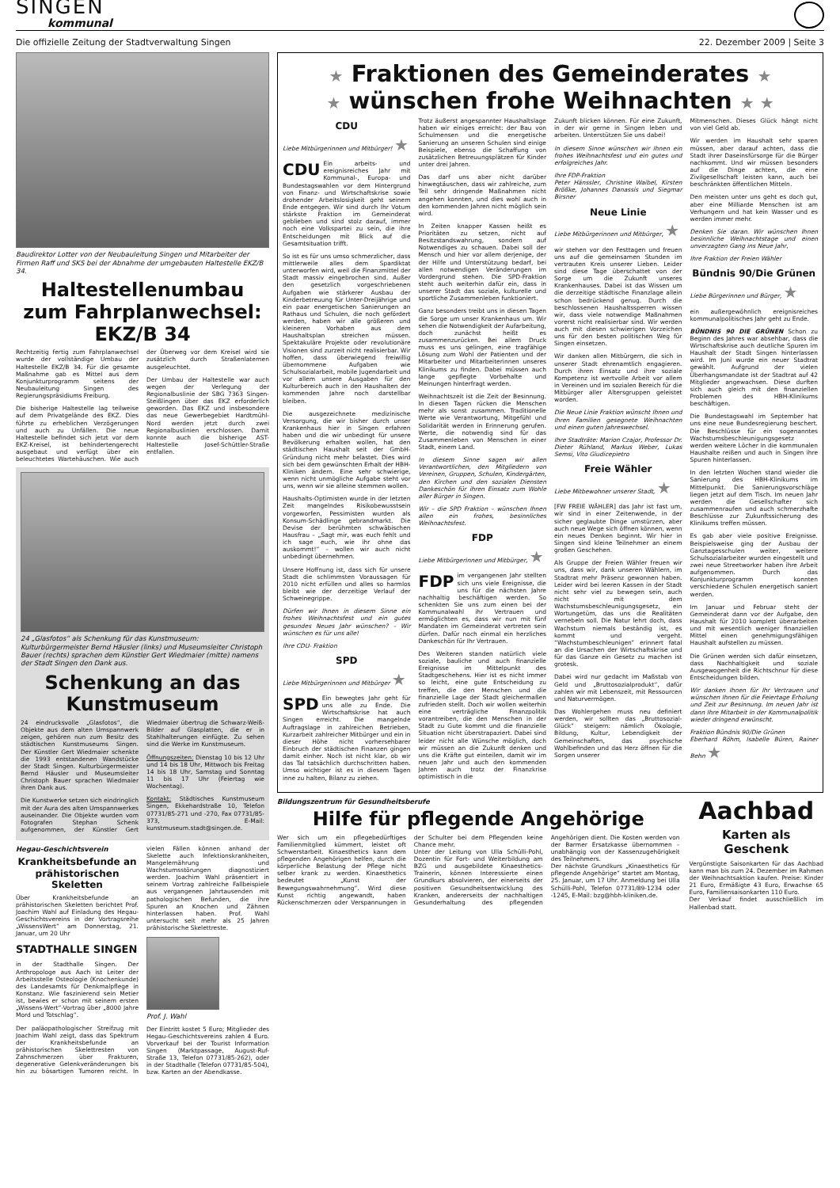SINGEN
kommunal
Die offizielle Zeitung der Stadtverwaltung Singen 22. Dezember 2009 | Seite 3
Baudirektor Lotter von der Neubauleitung Singen und Mitarbeiter der Firmen Raff und SKS bei der Abnahme der umgebauten Haltestelle EKZ/B 34.
Haltestellenumbau zum Fahrplanwechsel: EKZ/B 34
Rechtzeitig fertig zum Fahrplanwechsel wurde der vollständige Umbau der Haltestelle EKZ/B 34. Für die gesamte Maßnahme gab es Mittel aus dem Konjunkturprogramm seitens der Neubauleitung Singen des Regierungspräsidiums Freiburg.
Die bisherige Haltestelle lag teilweise auf dem Privatgelände des EKZ. Dies führte zu erheblichen Verzögerungen und auch zu Unfällen. Die neue Haltestelle befindet sich jetzt vor dem EKZ-Kreisel, ist behindertengerecht ausgebaut und verfügt über ein beleuchtetes Wartehäuschen. Wie auch der Überweg vor dem Kreisel wird sie zusätzlich durch Straßenlaternen ausgeleuchtet.
Der Umbau der Haltestelle war auch wegen der Verlegung der Regionalbuslinie der SBG 7363 Singen-Steißlingen über das EKZ erforderlich geworden. Das EKZ und insbesondere das neue Gewerbegebiet Hardtmühl-Nord werden jetzt durch zwei Regionalbuslinien erschlossen. Damit konnte auch die bisherige AST-Haltestelle Josef-Schüttler-Straße entfallen.
24 „Glasfotos“ als Schenkung für das Kunstmuseum: Kulturbürgermeister Bernd Häusler (links) und Museumsleiter Christoph Bauer (rechts) sprachen dem Künstler Gert Wiedmaier (mitte) namens der Stadt Singen den Dank aus.
Schenkung an das Kunstmuseum
24 eindrucksvolle „Glasfotos“, die Objekte aus dem alten Umspannwerk zeigen, gehören nun zum Besitz des städtischen Kunstmuseums Singen. Der Künstler Gert Wiedmaier schenkte die 1993 entstandenen Wandstücke der Stadt Singen. Kulturbürgermeister Bernd Häusler und Museumsleiter Christoph Bauer sprachen Wiedmaier ihren Dank aus.
Die Kunstwerke setzen sich eindringlich mit der Aura des alten Umspannwerkes auseinander. Die Objekte wurden vom Fotografen Stephan Schenk aufgenommen, der Künstler Gert Wiedmaier übertrug die Schwarz-Weiß-Bilder auf Glasplatten, die er in Stahlhalterungen einfügte. Zu sehen sind die Werke im Kunstmuseum.
Öffnungszeiten: Dienstag 10 bis 12 Uhr und 14 bis 18 Uhr, Mittwoch bis Freitag 14 bis 18 Uhr, Samstag und Sonntag 11 bis 17 Uhr (Feiertag wie Wochentag).
Kontakt: Städtisches Kunstmuseum Singen, Ekkehardstraße 10, Telefon 07731/85-271 und -270, Fax 07731/85-373, E-Mail: kunstmuseum.stadt@singen.de.
Hegau-Geschichtsverein
Krankheitsbefunde an prähistorischen Skeletten
Über Krankheitsbefunde an prähistorischen Skeletten berichtet Prof. Joachim Wahl auf Einladung des Hegau-Geschichtsvereins in der Vortragsreihe „WissensWert“ am Donnerstag, 21. Januar, um 20 Uhr
STADTHALLE SINGEN
in der Stadthalle Singen. Der Anthropologe aus Aach ist Leiter der Arbeitsstelle Osteologie (Knochenkunde) des Landesamts für Denkmalpflege in Konstanz. Wie faszinierend sein Metier ist, bewies er schon mit seinem ersten „Wissens-Wert“-Vortrag über „8000 Jahre Mord und Totschlag“.
Der paläopathologischer Streifzug mit Joachim Wahl zeigt, dass das Spektrum der Krankheitsbefunde an prähistorischen Skelettresten von Zahnschmerzen über Frakturen, degenerative Gelenkveränderungen bis hin zu bösartigen Tumoren reicht. In vielen Fällen können anhand der Skelette auch Infektionskrankheiten, Mangelernährung und Wachstumsstörungen diagnostiziert werden. Joachim Wahl präsentiert in seinem Vortrag zahlreiche Fallbeispiele aus vergangenen Jahrtausenden mit pathologischen Befunden, die ihre Spuren an Knochen und Zähnen hinterlassen haben. Prof. Wahl untersucht seit mehr als 25 Jahren prähistorische Skelettreste.
Prof. J. Wahl
Der Eintritt kostet 5 Euro; Mitglieder des Hegau-Geschichtsvereins zahlen 4 Euro. Vorverkauf bei der Tourist Information Singen (Marktpassage, August-Ruf-Straße 13, Telefon 07731/85-262), oder in der Stadthalle (Telefon 07731/85-504), bzw. Karten an der Abendkasse.
★ Fraktionen des Gemeinderates ★
★ wünschen frohe Weihnachten ★ ★
CDU
Liebe Mitbürgerinnen und Mitbürger! ★
CDU Ein arbeits- und ereignisreiches Jahr mit Kommunal-, Europa- und Bundestagswahlen vor dem Hintergrund von Finanz- und Wirtschaftskrise sowie drohender Arbeitslosigkeit geht seinem Ende entgegen. Wir sind durch Ihr Votum stärkste Fraktion im Gemeinderat geblieben und sind stolz darauf, immer noch eine Volkspartei zu sein, die ihre Entscheidungen mit Blick auf die Gesamtsituation trifft.
So ist es für uns umso schmerzlicher, dass mittlerweile alles dem Spardiktat unterworfen wird, weil die Finanzmittel der Stadt massiv eingebrochen sind. Außer den gesetzlich vorgeschriebenen Aufgaben wie stärkerer Ausbau der Kinderbetreuung für Unter-Dreijährige und ein paar energetischen Sanierungen an Rathaus und Schulen, die noch gefördert werden, haben wir alle größeren und kleineren Vorhaben aus dem Haushaltsplan streichen müssen. Spektakuläre Projekte oder revolutionäre Visionen sind zurzeit nicht realisierbar. Wir hoffen, dass überwiegend freiwillig übernommene Aufgaben wie Schulsozialarbeit, mobile Jugendarbeit und vor allem unsere Ausgaben für den Kulturbereich auch in den Haushalten der kommenden Jahre noch darstellbar bleiben.
Die ausgezeichnete medizinische Versorgung, die wir bisher durch unser Krankenhaus hier in Singen erfahren haben und die wir unbedingt für unsere Bevölkerung erhalten wollen, hat den städtischen Haushalt seit der GmbH-Gründung nicht mehr belastet. Dies wird sich bei dem gewünschten Erhalt der HBH-Kliniken ändern. Eine sehr schwierige, wenn nicht unmögliche Aufgabe steht vor uns, wenn wir sie alleine stemmen wollen.
Haushalts-Optimisten wurde in der letzten Zeit mangelndes Risikobewusstsein vorgeworfen, Pessimisten wurden als Konsum-Schädlinge gebrandmarkt. Die Devise der berühmten schwäbischen Hausfrau – „Sagt mir, was euch fehlt und ich sage euch, wie ihr ohne das auskommt!“ – wollen wir auch nicht unbedingt übernehmen.
Unsere Hoffnung ist, dass sich für unsere Stadt die schlimmsten Voraussagen für 2010 nicht erfüllen und alles so harmlos bleibt wie der derzeitige Verlauf der Schweinegrippe.
Dürfen wir Ihnen in diesem Sinne ein frohes Weihnachtsfest und ein gutes gesundes Neues Jahr wünschen? – Wir wünschen es für uns alle!
Ihre CDU- Fraktion
SPD
Liebe Mitbürgerinnen und Mitbürger ★
SPD Ein bewegtes Jahr geht für uns alle zu Ende. Die Wirtschaftskrise hat auch Singen erreicht. Die mangelnde Auftragslage in zahlreichen Betrieben, Kurzarbeit zahlreicher Mitbürger und ein in dieser Höhe nicht vorhersehbarer Einbruch der städtischen Finanzen gingen damit einher. Noch ist nicht klar, ob wir das Tal tatsächlich durchschritten haben. Umso wichtiger ist es in diesem Tagen inne zu halten, Bilanz zu ziehen.
Trotz äußerst angespannter Haushaltslage haben wir einiges erreicht: der Bau von Schulmensen und die energetische Sanierung an unseren Schulen sind einige Beispiele, ebenso die Schaffung von zusätzlichen Betreuungsplätzen für Kinder unter drei Jahren.
Das darf uns aber nicht darüber hinwegtäuschen, dass wir zahlreiche, zum Teil sehr dringende Maßnahmen nicht angehen konnten, und dies wohl auch in den kommenden Jahren nicht möglich sein wird.
In Zeiten knapper Kassen heißt es Prioritäten zu setzen, nicht auf Besitzstandswahrung, sondern auf Notwendiges zu schauen. Dabei soll der Mensch und hier vor allem derjenige, der der Hilfe und Unterstützung bedarf, bei allen notwendigen Veränderungen im Vordergrund stehen. Die SPD-Fraktion steht auch weiterhin dafür ein, dass in unserer Stadt das soziale, kulturelle und sportliche Zusammenleben funktioniert.
Ganz besonders treibt uns in diesen Tagen die Sorge um unser Krankenhaus um. Wir sehen die Notwendigkeit der Aufarbeitung, doch zunächst heißt es zusammenzurücken. Bei allem Druck muss es uns gelingen, eine tragfähige Lösung zum Wohl der Patienten und der Mitarbeiter und Mitarbeiterinnen unseres Klinikums zu finden. Dabei müssen auch lange gepflegte Vorbehalte und Meinungen hinterfragt werden.
Weihnachtszeit ist die Zeit der Besinnung. In diesen Tagen rücken die Menschen mehr als sonst zusammen. Traditionelle Werte wie Verantwortung, Mitgefühl und Solidarität werden in Erinnerung gerufen. Werte, die notwendig sind für das Zusammenleben von Menschen in einer Stadt, einem Land.
In diesem Sinne sagen wir allen Verantwortlichen, den Mitgliedern von Vereinen, Gruppen, Schulen, Kindergärten, den Kirchen und den sozialen Diensten Dankeschön für ihren Einsatz zum Wohle aller Bürger in Singen.
Wir – die SPD Fraktion – wünschen Ihnen allen ein frohes, besinnliches Weihnachtsfest.
FDP
Liebe Mitbürgerinnen und Mitbürger, ★
FDP im vergangenen Jahr stellten sich uns viele Ereignisse, die uns für die nächsten Jahre nachhaltig beschäftigen werden. So schenkten Sie uns zum einen bei der Kommunalwahl ihr Vertrauen und ermöglichten es, dass wir nun mit fünf Mandaten im Gemeinderat vertreten sein dürfen. Dafür noch einmal ein herzliches Dankeschön für Ihr Vertrauen.
Des Weiteren standen natürlich viele soziale, bauliche und auch finanzielle Ereignisse im Mittelpunkt des Stadtgeschehens. Hier ist es nicht immer so leicht, eine gute Entscheidung zu treffen, die den Menschen und die finanzielle Lage der Stadt gleichermaßen zufrieden stellt. Doch wir wollen weiterhin eine verträgliche Finanzpolitik vorantreiben, die den Menschen in der Stadt zu Gute kommt und die finanzielle Situation nicht überstrapaziert. Dabei sind leider nicht alle Wünsche möglich, doch wir müssen an die Zukunft denken und uns die Kräfte gut einteilen, damit wir im neuen Jahr und auch den kommenden Jahren auch trotz der Finanzkrise optimistisch in die
Zukunft blicken können. Für eine Zukunft, in der wir gerne in Singen leben und arbeiten. Unterstützen Sie uns dabei!
In diesem Sinne wünschen wir Ihnen ein frohes Weihnachtsfest und ein gutes und erfolgreiches Jahr.
Ihre FDP-Fraktion
Peter Hänssler, Christine Waibel, Kirsten Brößke, Johannes Danassis und Siegmar Birsner
Neue Linie
Liebe Mitbürgerinnen und Mitbürger, ★
wir stehen vor den Festtagen und freuen uns auf die gemeinsamen Stunden im vertrauten Kreis unserer Lieben. Leider sind diese Tage überschattet von der Sorge um die Zukunft unseres Krankenhauses. Dabei ist das Wissen um die derzeitige städtische Finanzlage allein schon bedrückend genug. Durch die beschlossenen Haushaltssperren wissen wir, dass viele notwendige Maßnahmen vorerst nicht realisierbar sind. Wir werden auch mit diesen schwierigen Vorzeichen uns für den besten politischen Weg für Singen einsetzen.
Wir danken allen Mitbürgern, die sich in unserer Stadt ehrenamtlich engagieren. Durch ihren Einsatz und ihre soziale Kompetenz ist wertvolle Arbeit vor allem in Vereinen und im sozialen Bereich für die Mitbürger aller Altersgruppen geleistet worden.
Die Neue Linie Fraktion wünscht Ihnen und Ihren Familien gesegnete Weihnachten und einen guten Jahreswechsel.
Ihre Stadträte: Marion Czajor, Professor Dr. Dieter Rühland, Markus Weber, Lukas Semsi, Vito Giudicepietro
Freie Wähler
Liebe Mitbewohner unserer Stadt, ★
[FW FREIE WÄHLER] das Jahr ist fast um, wir sind in einer Zeitenwende, in der sicher geglaubte Dinge umstürzen, aber auch neue Wege sich öffnen können, wenn ein neues Denken beginnt. Wir hier in Singen sind kleine Teilnehmer an einem großen Geschehen.
Als Gruppe der Freien Wähler freuen wir uns, dass wir, dank unseren Wählern, im Stadtrat mehr Präsenz gewonnen haben. Leider wird bei leeren Kassen in der Stadt nicht sehr viel zu bewegen sein, auch nicht mit dem Wachstumsbeschleunigungsgesetz, ein Wortungetüm, das uns die Realitäten vernebeln soll. Die Natur lehrt doch, dass Wachstum niemals beständig ist, es kommt und vergeht. “Wachstumbeschleunigen” erinnert fatal an die Ursachen der Wirtschaftskrise und für das Ganze ein Gesetz zu machen ist grotesk.
Dabei wird nur gedacht im Maßstab von Geld und „Bruttosozialprodukt“, dafür zahlen wir mit Lebenszeit, mit Ressourcen und Naturvermögen.
Das Wohlergehen muss neu definiert werden, wir sollten das „Bruttosozial-Glück“ steigern: nämlich Ökologie, Bildung, Kultur, Lebendigkeit der Gemeinschaften, das psychische Wohlbefinden und das Herz öffnen für die Sorgen unserer
Mitmenschen. Dieses Glück hängt nicht von viel Geld ab.
Wir werden im Haushalt sehr sparen müssen, aber darauf achten, dass die Stadt ihrer Daseinsfürsorge für die Bürger nachkommt. Und wir müssen besonders auf die Dinge achten, die eine Zivilgesellschaft leisten kann, auch bei beschränkten öffentlichen Mitteln.
Den meisten unter uns geht es doch gut, aber eine Milliarde Menschen ist am Verhungern und hat kein Wasser und es werden immer mehr.
Denken Sie daran. Wir wünschen Ihnen besinnliche Weihnachtstage und einen unverzagten Gang ins Neue Jahr,
Ihre Fraktion der Freien Wähler
Bündnis 90/Die Grünen
Liebe Bürgerinnen und Bürger, ★
ein außergewöhnlich ereignisreiches kommunalpolitisches Jahr geht zu Ende.
BÜNDNIS 90 DIE GRÜNEN Schon zu Beginn des Jahres war absehbar, dass die Wirtschaftskrise auch deutliche Spuren im Haushalt der Stadt Singen hinterlassen wird. Im Juni wurde ein neuer Stadtrat gewählt. Aufgrund der vielen Überhangsmandate ist der Stadtrat auf 42 Mitglieder angewachsen. Diese durften sich auch gleich mit den finanziellen Problemen des HBH-Klinikums beschäftigen.
Die Bundestagswahl im September hat uns eine neue Bundesregierung beschert. Die Beschlüsse für ein sogenanntes Wachstumsbeschleunigungsgesetz werden weitere Löcher in die kommunalen Haushalte reißen und auch in Singen ihre Spuren hinterlassen.
In den letzten Wochen stand wieder die Sanierung des HBH-Klinikums im Mittelpunkt. Die Sanierungsvorschläge liegen jetzt auf dem Tisch. Im neuen Jahr werden die Gesellschafter sich zusammenraufen und auch schmerzhafte Beschlüsse zur Zukunftssicherung des Klinikums treffen müssen.
Es gab aber viele positive Ereignisse. Beispielsweise ging der Ausbau der Ganztagesschulen weiter, weitere Schulsozialarbeiter wurden eingestellt und zwei neue Streetworker haben ihre Arbeit aufgenommen. Durch das Konjunkturprogramm konnten verschiedene Schulen energetisch saniert werden.
Im Januar und Februar steht der Gemeinderat dann vor der Aufgabe, den Haushalt für 2010 komplett überarbeiten und mit wesentlich weniger finanziellen Mittel einen genehmigungsfähigen Haushalt aufstellen zu müssen.
Die Grünen werden sich dafür einsetzen, dass Nachhaltigkeit und soziale Ausgewogenheit die Richtschnur für diese Entscheidungen bilden.
Wir danken Ihnen für Ihr Vertrauen und wünschen Ihnen für die Feiertage Erholung und Zeit zur Besinnung. Im neuen Jahr ist dann Ihre Mitarbeit in der Kommunalpolitik wieder dringend erwünscht.
Fraktion Bündnis 90/Die Grünen
Eberhard Röhm, Isabelle Büren, Rainer Behn ★
Bildungszentrum für Gesundheitsberufe
Hilfe für pflegende Angehörige
Wer sich um ein pflegebedürftiges Familienmitglied kümmert, leistet oft Schwerstarbeit. Kinaesthetics kann dem pflegenden Angehörigen helfen, durch die körperliche Belastung der Pflege nicht selber krank zu werden. Kinaesthetics bedeutet „Kunst der Bewegungswahrnehmung“. Wird diese Kunst richtig angewandt, haben Rückenschmerzen oder Verspannungen in der Schulter bei dem Pflegenden keine Chance mehr.
Unter der Leitung von Ulla Schülli-Pohl, Dozentin für Fort- und Weiterbildung am BZG und ausgebildete Kinaesthetics-Trainerin, können Interessierte einen Grundkurs absolvieren, der einerseits der positiven Gesundheitsentwicklung des Kranken, andererseits der nachhaltigen Gesunderhaltung des pflegenden Angehörigen dient. Die Kosten werden von der Barmer Ersatzkasse übernommen – unabhängig von der Kassenzugehörigkeit des Teilnehmers.
Der nächste Grundkurs „Kinaesthetics für pflegende Angehörige“ startet am Montag, 25. Januar, um 17 Uhr. Anmeldung bei Ulla Schülli-Pohl, Telefon 07731/89-1234 oder -1245, E-Mail: bzg@hbh-kliniken.de.
Aachbad
Karten als Geschenk
Vergünstigte Saisonkarten für das Aachbad kann man bis zum 24. Dezember im Rahmen der Weihnachtsaktion kaufen. Preise: Kinder 21 Euro, Ermäßigte 43 Euro, Erwachse 65 Euro, Familiensaisonkarten 110 Euro.
Der Verkauf findet ausschließlich im Hallenbad statt.